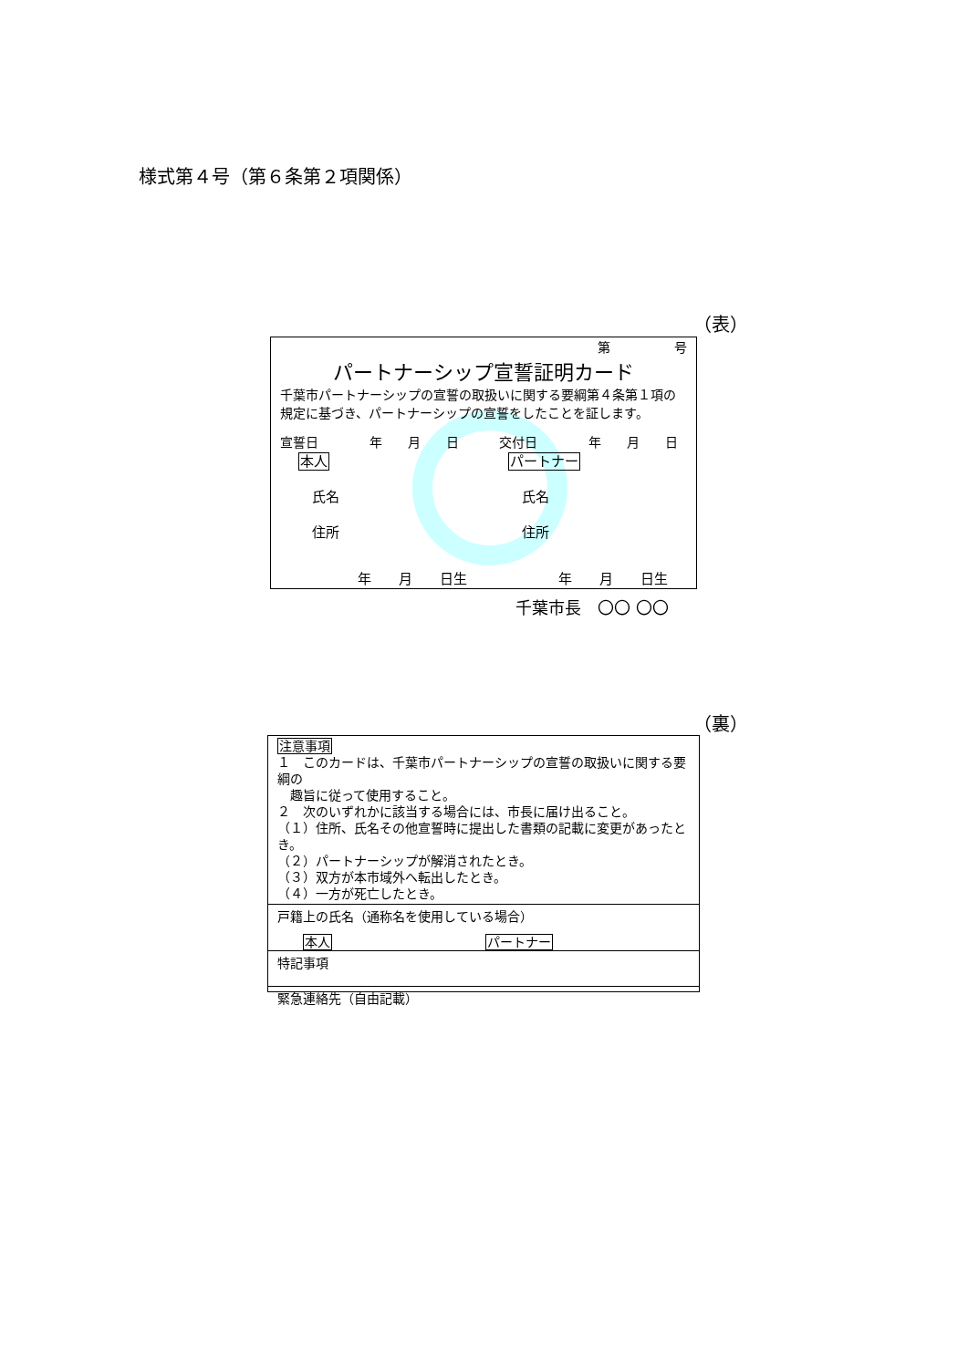様式第４号（第６条第２項関係）
（表）
第 号
パートナーシップ宣誓証明カード
千葉市パートナーシップの宣誓の取扱いに関する要綱第４条第１項の規定に基づき、パートナーシップの宣誓をしたことを証します。
宣誓日　　　　年　　月　　日 交付日　　　　年　　月　　日
本人
　氏名
　住所
パートナー
　氏名
　住所
年　　月　　日生 年　　月　　日生
千葉市長　〇〇 〇〇
（裏）
注意事項
１　このカードは、千葉市パートナーシップの宣誓の取扱いに関する要綱の
　趣旨に従って使用すること。
２　次のいずれかに該当する場合には、市長に届け出ること。
（１）住所、氏名その他宣誓時に提出した書類の記載に変更があったとき。
（２）パートナーシップが解消されたとき。
（３）双方が本市域外へ転出したとき。
（４）一方が死亡したとき。
戸籍上の氏名（通称名を使用している場合）
本人 パートナー
特記事項
緊急連絡先（自由記載）